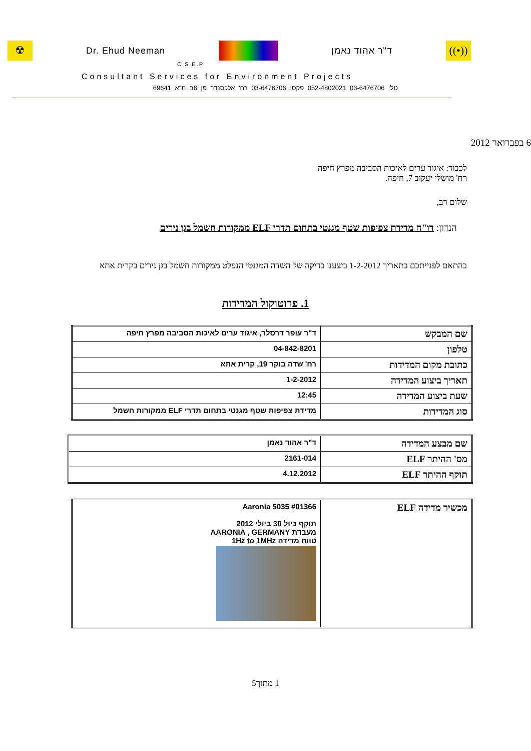☢
Dr. Ehud Neeman ד"ר אהוד נאמן
((•))
C.S.E.P
Consultant Services for Environment Projects
טל: 03-6476706 052-4802021 פקס: 03-6476706 רח' אלכסנדר פן 6ב ת"א 69641
6 בפברואר 2012
לכבוד: איגוד ערים לאיכות הסביבה מפרץ חיפה
רח' מושלי יעקוב 7, חיפה.
שלום רב,
הנדון: דו"ח מדידת צפיפות שטף מגנטי בתחום תדרי ELF ממקורות חשמל בגן נירים
בהתאם לפנייתכם בתאריך 1-2-2012 ביצענו בדיקה של השדה המגנטי הנפלט ממקורות חשמל בגן נירים בקרית אתא
1. פרוטוקול המדידות
| שם המבקש | ד"ר עופר דרסלר, איגוד ערים לאיכות הסביבה מפרץ חיפה |
| טלפון | 04-842-8201 |
| כתובת מקום המדידות | רח' שדה בוקר 19, קרית אתא |
| תאריך ביצוע המדידה | 1-2-2012 |
| שעת ביצוע המדידה | 12:45 |
| סוג המדידות | מדידת צפיפות שטף מגנטי בתחום תדרי ELF ממקורות חשמל |
| שם מבצע המדידה | ד"ר אהוד נאמן |
| מס' ההיתר ELF | 2161-014 |
| תוקף ההיתר ELF | 4.12.2012 |
| מכשיר מדידה ELF | Aaronia 5035 #01366 תוקף כיול 30 ביולי 2012 מעבדת AARONIA , GERMANY טווח מדידה 1Hz to 1MHz |
1 מתוך5